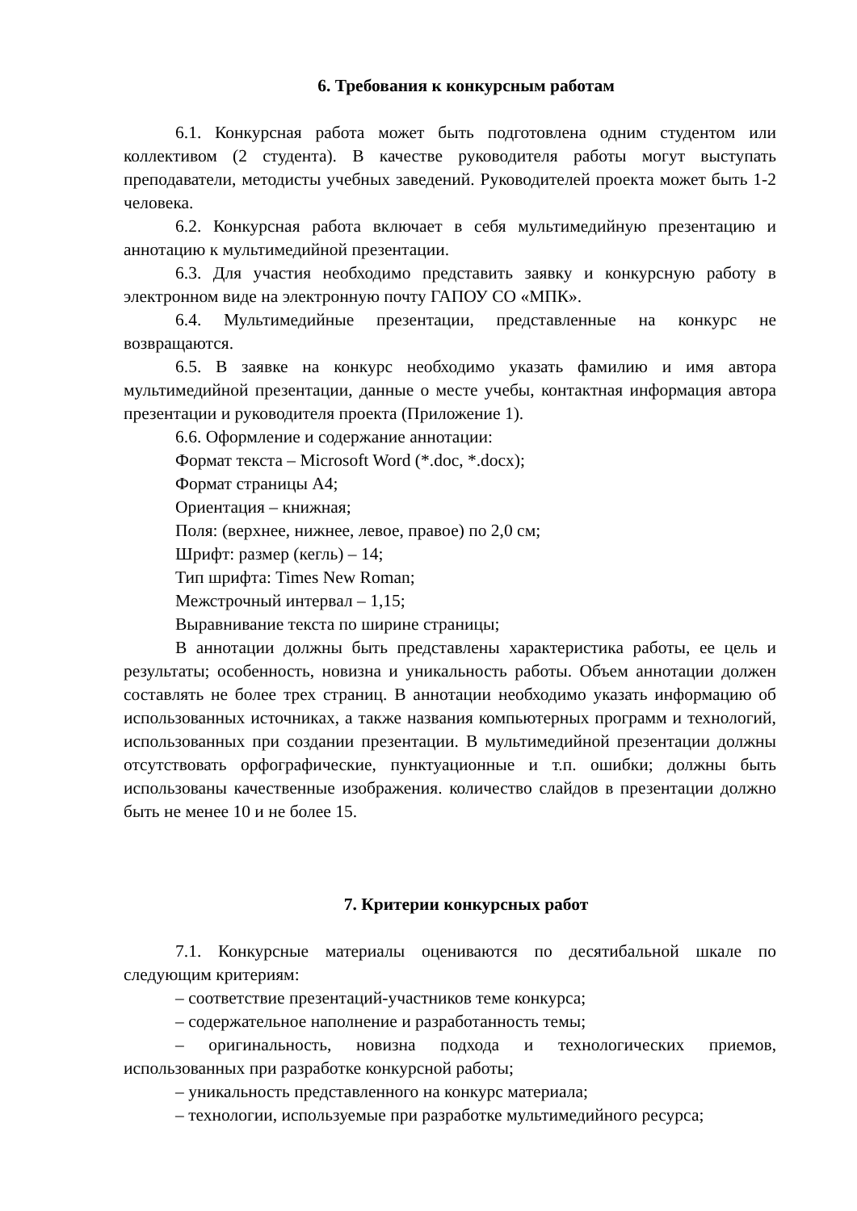6. Требования к конкурсным работам
6.1. Конкурсная работа может быть подготовлена одним студентом или коллективом (2 студента). В качестве руководителя работы могут выступать преподаватели, методисты учебных заведений. Руководителей проекта может быть 1-2 человека.
6.2. Конкурсная работа включает в себя мультимедийную презентацию и аннотацию к мультимедийной презентации.
6.3. Для участия необходимо представить заявку и конкурсную работу в электронном виде на электронную почту ГАПОУ СО «МПК».
6.4. Мультимедийные презентации, представленные на конкурс не возвращаются.
6.5. В заявке на конкурс необходимо указать фамилию и имя автора мультимедийной презентации, данные о месте учебы, контактная информация автора презентации и руководителя проекта (Приложение 1).
6.6. Оформление и содержание аннотации:
Формат текста – Microsoft Word (*.doc, *.docx);
Формат страницы А4;
Ориентация – книжная;
Поля: (верхнее, нижнее, левое, правое) по 2,0 см;
Шрифт: размер (кегль) – 14;
Тип шрифта: Times New Roman;
Межстрочный интервал – 1,15;
Выравнивание текста по ширине страницы;
В аннотации должны быть представлены характеристика работы, ее цель и результаты; особенность, новизна и уникальность работы. Объем аннотации должен составлять не более трех страниц. В аннотации необходимо указать информацию об использованных источниках, а также названия компьютерных программ и технологий, использованных при создании презентации. В мультимедийной презентации должны отсутствовать орфографические, пунктуационные и т.п. ошибки; должны быть использованы качественные изображения. количество слайдов в презентации должно быть не менее 10 и не более 15.
7. Критерии конкурсных работ
7.1. Конкурсные материалы оцениваются по десятибальной шкале по следующим критериям:
– соответствие презентаций-участников теме конкурса;
– содержательное наполнение и разработанность темы;
– оригинальность, новизна подхода и технологических приемов, использованных при разработке конкурсной работы;
– уникальность представленного на конкурс материала;
– технологии, используемые при разработке мультимедийного ресурса;